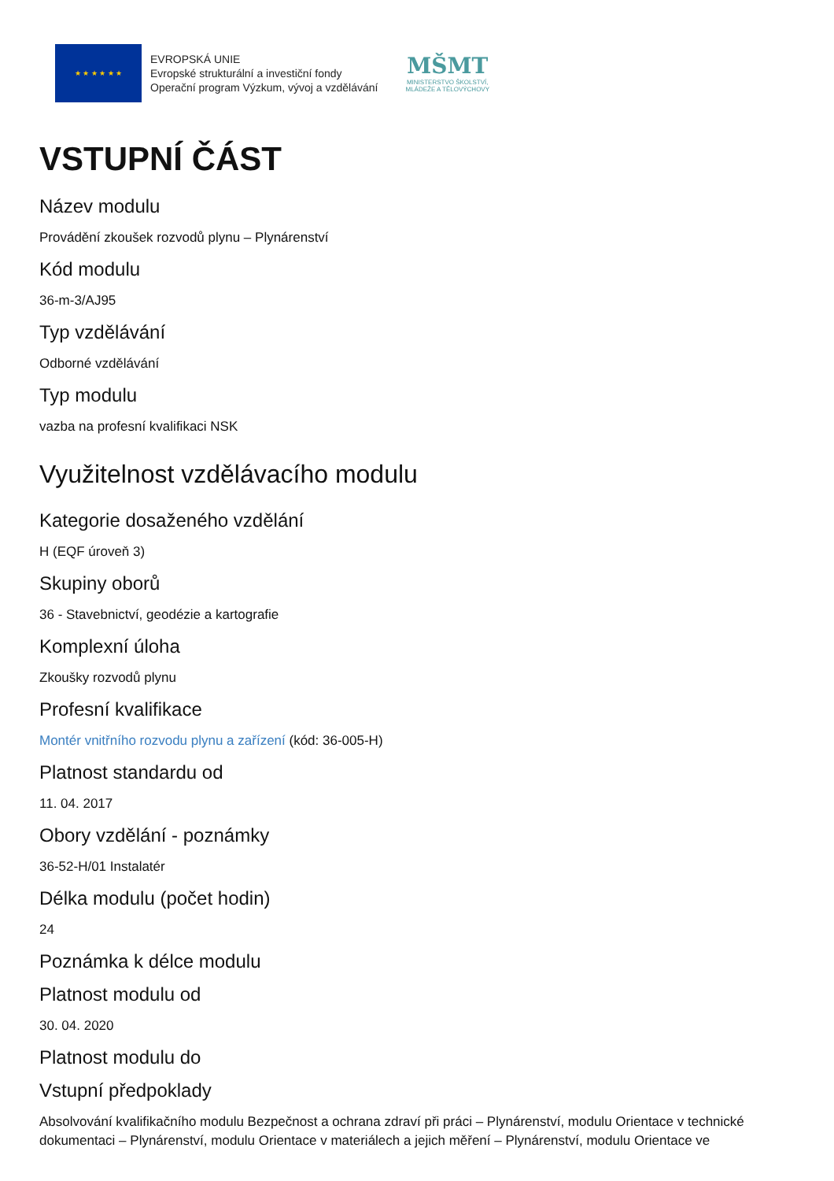★ ★ ★ ★ ★ ★
EVROPSKÁ UNIE
Evropské strukturální a investiční fondy
Operační program Výzkum, vývoj a vzdělávání
MŠMT
MINISTERSTVO ŠKOLSTVÍ,
MLÁDEŽE A TĚLOVÝCHOVY
VSTUPNÍ ČÁST
Název modulu
Provádění zkoušek rozvodů plynu – Plynárenství
Kód modulu
36-m-3/AJ95
Typ vzdělávání
Odborné vzdělávání
Typ modulu
vazba na profesní kvalifikaci NSK
Využitelnost vzdělávacího modulu
Kategorie dosaženého vzdělání
H (EQF úroveň 3)
Skupiny oborů
36 - Stavebnictví, geodézie a kartografie
Komplexní úloha
Zkoušky rozvodů plynu
Profesní kvalifikace
Montér vnitřního rozvodu plynu a zařízení (kód: 36-005-H)
Platnost standardu od
11. 04. 2017
Obory vzdělání - poznámky
36-52-H/01 Instalatér
Délka modulu (počet hodin)
24
Poznámka k délce modulu
Platnost modulu od
30. 04. 2020
Platnost modulu do
Vstupní předpoklady
Absolvování kvalifikačního modulu Bezpečnost a ochrana zdraví při práci – Plynárenství, modulu Orientace v technické dokumentaci – Plynárenství, modulu Orientace v materiálech a jejich měření – Plynárenství, modulu Orientace ve